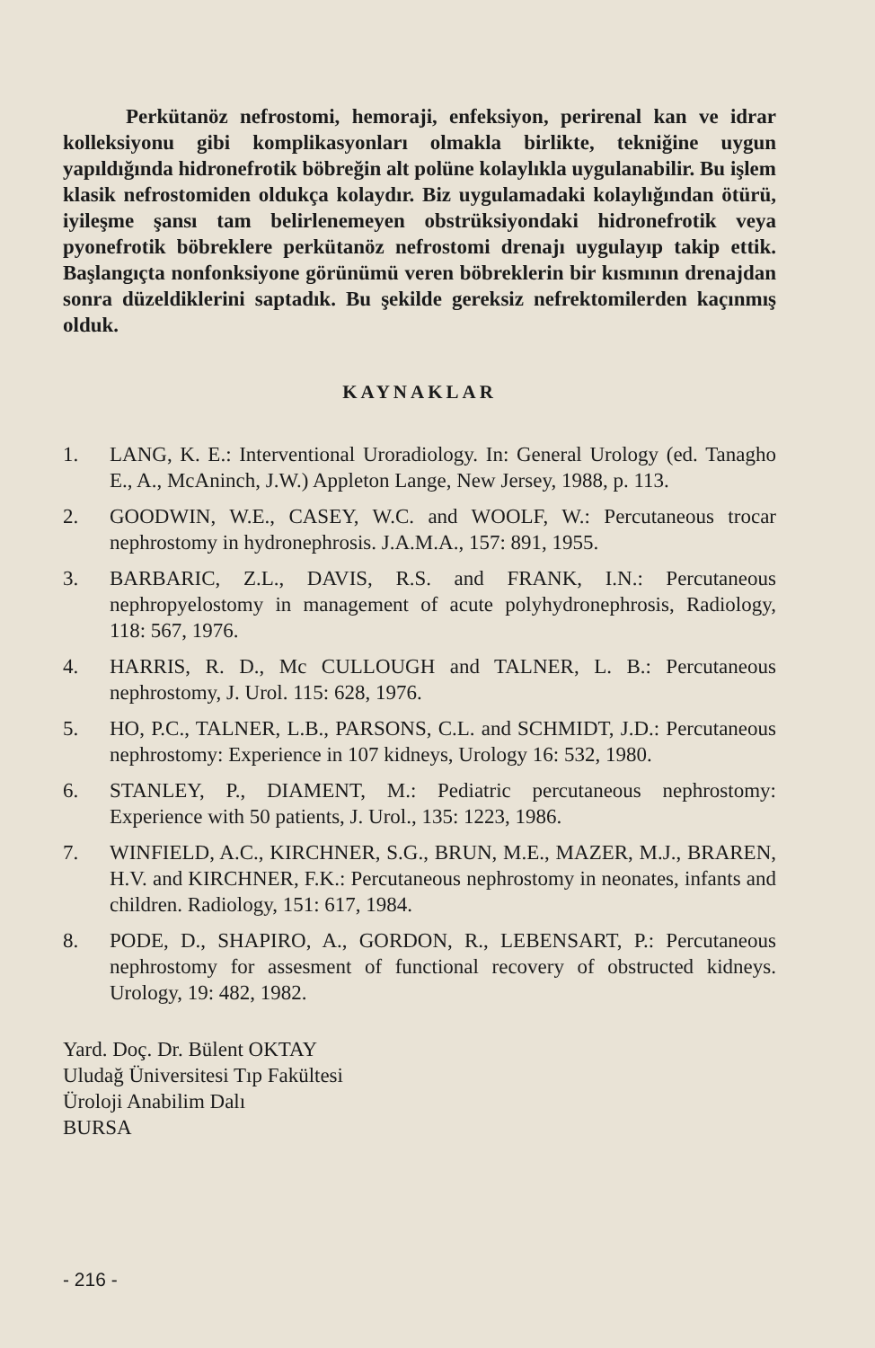Perkütanöz nefrostomi, hemoraji, enfeksiyon, perirenal kan ve idrar kolleksiyonu gibi komplikasyonları olmakla birlikte, tekniğine uygun yapıldığında hidronefrotik böbreğin alt polüne kolaylıkla uygulanabilir. Bu işlem klasik nefrostomiden oldukça kolaydır. Biz uygulamadaki kolaylığından ötürü, iyileşme şansı tam belirlenemeyen obstrüksiyondaki hidronefrotik veya pyonefrotik böbreklere perkütanöz nefrostomi drenajı uygulayıp takip ettik. Başlangıçta nonfonksiyone görünümü veren böbreklerin bir kısmının drenajdan sonra düzeldiklerini saptadık. Bu şekilde gereksiz nefrektomilerden kaçınmış olduk.
KAYNAKLAR
1. LANG, K. E.: Interventional Uroradiology. In: General Urology (ed. Tanagho E., A., McAninch, J.W.) Appleton Lange, New Jersey, 1988, p. 113.
2. GOODWIN, W.E., CASEY, W.C. and WOOLF, W.: Percutaneous trocar nephrostomy in hydronephrosis. J.A.M.A., 157: 891, 1955.
3. BARBARIC, Z.L., DAVIS, R.S. and FRANK, I.N.: Percutaneous nephropyelostomy in management of acute polyhydronephrosis, Radiology, 118: 567, 1976.
4. HARRIS, R. D., Mc CULLOUGH and TALNER, L. B.: Percutaneous nephrostomy, J. Urol. 115: 628, 1976.
5. HO, P.C., TALNER, L.B., PARSONS, C.L. and SCHMIDT, J.D.: Percutaneous nephrostomy: Experience in 107 kidneys, Urology 16: 532, 1980.
6. STANLEY, P., DIAMENT, M.: Pediatric percutaneous nephrostomy: Experience with 50 patients, J. Urol., 135: 1223, 1986.
7. WINFIELD, A.C., KIRCHNER, S.G., BRUN, M.E., MAZER, M.J., BRAREN, H.V. and KIRCHNER, F.K.: Percutaneous nephrostomy in neonates, infants and children. Radiology, 151: 617, 1984.
8. PODE, D., SHAPIRO, A., GORDON, R., LEBENSART, P.: Percutaneous nephrostomy for assesment of functional recovery of obstructed kidneys. Urology, 19: 482, 1982.
Yard. Doç. Dr. Bülent OKTAY
Uludağ Üniversitesi Tıp Fakültesi
Üroloji Anabilim Dalı
BURSA
- 216 -